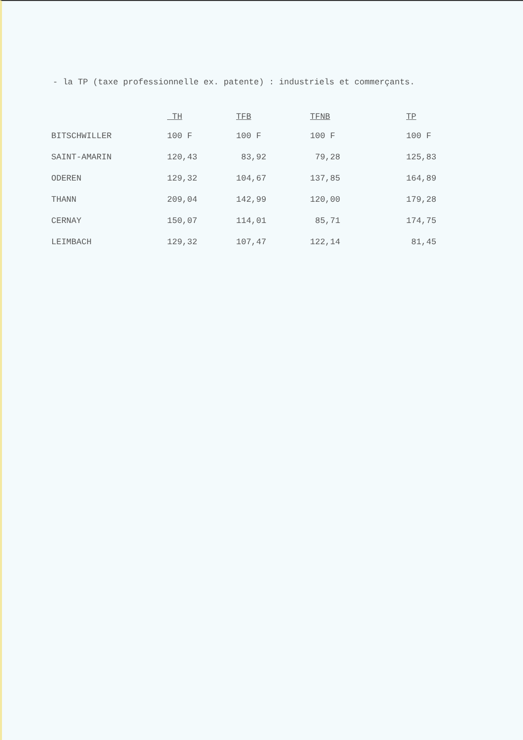- la TP (taxe professionnelle ex. patente) : industriels et commerçants.
| | TH | TFB | TFNB | TP |
| --- | --- | --- | --- | --- |
| BITSCHWILLER | 100 F | 100 F | 100 F | 100 F |
| SAINT-AMARIN | 120,43 | 83,92 | 79,28 | 125,83 |
| ODEREN | 129,32 | 104,67 | 137,85 | 164,89 |
| THANN | 209,04 | 142,99 | 120,00 | 179,28 |
| CERNAY | 150,07 | 114,01 | 85,71 | 174,75 |
| LEIMBACH | 129,32 | 107,47 | 122,14 | 81,45 |